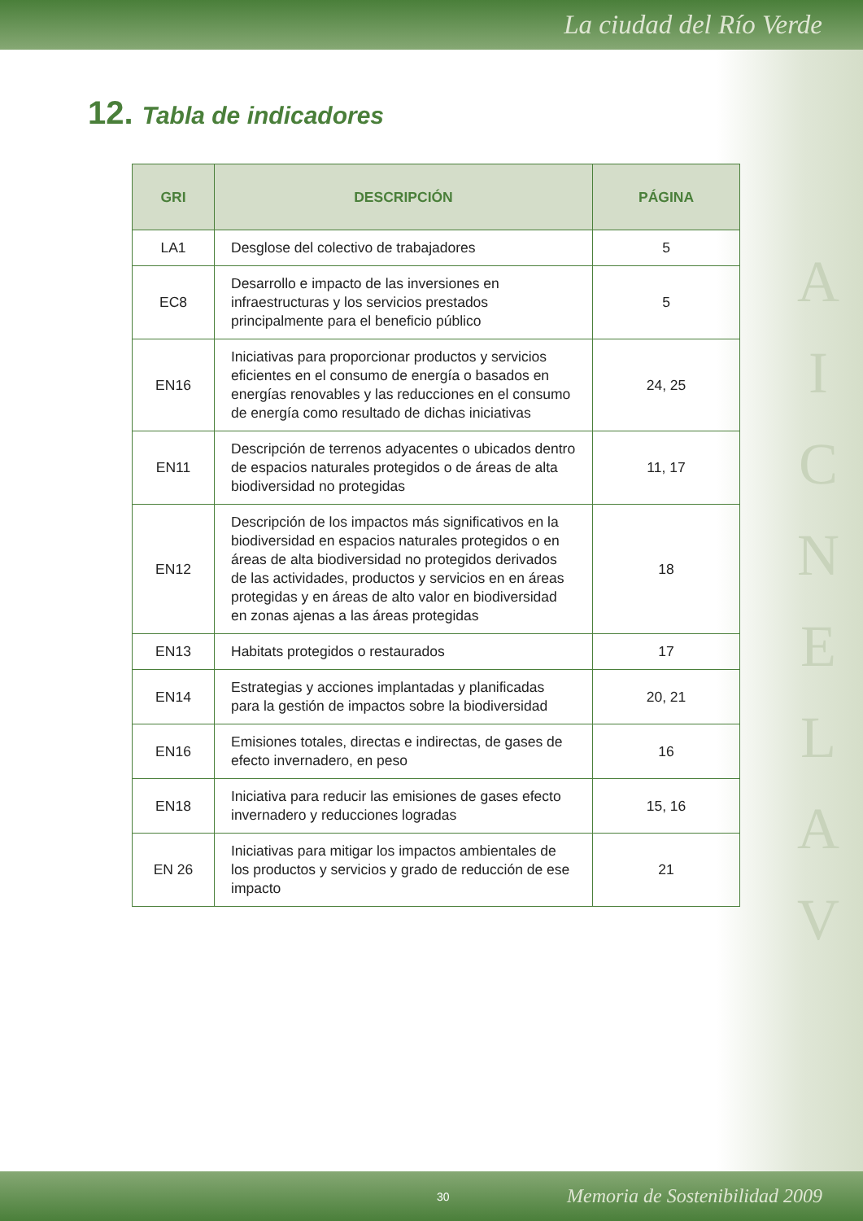La ciudad del Río Verde
12. Tabla de indicadores
A
I
C
N
E
L
A
V
| GRI | DESCRIPCIÓN | PÁGINA |
| --- | --- | --- |
| LA1 | Desglose del colectivo de trabajadores | 5 |
| EC8 | Desarrollo e impacto de las inversiones en infraestructuras y los servicios prestados principalmente para el beneficio público | 5 |
| EN16 | Iniciativas para proporcionar productos y servicios eficientes en el consumo de energía o basados en energías renovables y las reducciones en el consumo de energía como resultado de dichas iniciativas | 24, 25 |
| EN11 | Descripción de terrenos adyacentes o ubicados dentro de espacios naturales protegidos o de áreas de alta biodiversidad no protegidas | 11, 17 |
| EN12 | Descripción de los impactos más significativos en la biodiversidad en espacios naturales protegidos o en áreas de alta biodiversidad no protegidos derivados de las actividades, productos y servicios en en áreas protegidas y en áreas de alto valor en biodiversidad en zonas ajenas a las áreas protegidas | 18 |
| EN13 | Habitats protegidos o restaurados | 17 |
| EN14 | Estrategias y acciones implantadas y planificadas para la gestión de impactos sobre la biodiversidad | 20, 21 |
| EN16 | Emisiones totales, directas e indirectas, de gases de efecto invernadero, en peso | 16 |
| EN18 | Iniciativa para reducir las emisiones de gases efecto invernadero y reducciones logradas | 15, 16 |
| EN 26 | Iniciativas para mitigar los impactos ambientales de los productos y servicios y grado de reducción de ese impacto | 21 |
30 Memoria de Sostenibilidad 2009